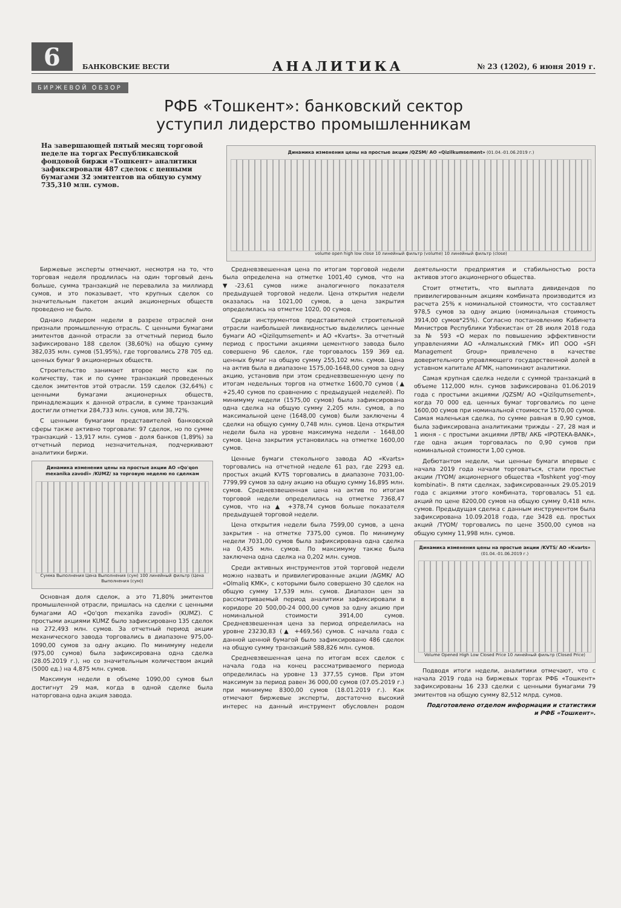6
БАНКОВСКИЕ ВЕСТИ
№ 23 (1202), 6 июня 2019 г.
АНАЛИТИКА
БИРЖЕВОЙ ОБЗОР
РФБ «Тошкент»: банковский сектор
уступил лидерство промышленникам
На завершающей пятый месяц торговой неделе на торгах Республиканской фондовой биржи «Тошкент» аналитики зафиксировали 487 сделок с ценными бумагами 32 эмитентов на общую сумму 735,310 млн. сумов.
Динамика изменения цены на простые акции /QZSM/ АО «Qizilkumsement» (01.04.-01.06.2019 г.)
volume open high low close 10 линейный фильтр (volume) 10 линейный фильтр (close)
Биржевые эксперты отмечают, несмотря на то, что торговая неделя продлилась на один торговый день больше, сумма транзакций не перевалила за миллиард сумов, и это показывает, что крупных сделок со значительным пакетом акций акционерных обществ проведено не было.
Однако лидером недели в разрезе отраслей они признали промышленную отрасль. С ценными бумагами эмитентов данной отрасли за отчетный период было зафиксировано 188 сделок (38,60%) на общую сумму 382,035 млн. сумов (51,95%), где торговались 278 705 ед. ценных бумаг 9 акционерных обществ.
Строительство занимает второе место как по количеству, так и по сумме транзакций проведенных сделок эмитентов этой отрасли. 159 сделок (32,64%) с ценными бумагами акционерных обществ, принадлежащих к данной отрасли, в сумме транзакций достигли отметки 284,733 млн. сумов, или 38,72%.
С ценными бумагами представителей банковской сферы также активно торговали: 97 сделок, но по сумме транзакций - 13,917 млн. сумов - доля банков (1,89%) за отчетный период незначительная, подчеркивают аналитики биржи.
Динамика изменения цены на простые акции АО «Qo'qon mexanika zavodi» /KUMZ/ за торговую неделю по сделкам
Сумма Выполнения Цена Выполнения (сум) 100 линейный фильтр (Цена Выполнения (сум))
Основная доля сделок, а это 71,80% эмитентов промышленной отрасли, пришлась на сделки с ценными бумагами АО «Qo'qon mexanika zavodi» (KUMZ). С простыми акциями KUMZ было зафиксировано 135 сделок на 272,493 млн. сумов. За отчетный период акции механического завода торговались в диапазоне 975,00-1090,00 сумов за одну акцию. По минимуму недели (975,00 сумов) была зафиксирована одна сделка (28.05.2019 г.), но со значительным количеством акций (5000 ед.) на 4,875 млн. сумов.
Максимум недели в объеме 1090,00 сумов был достигнут 29 мая, когда в одной сделке была наторгована одна акция завода.
Средневзвешенная цена по итогам торговой недели была определена на отметке 1001,40 сумов, что на ▼-23,61 сумов ниже аналогичного показателя предыдущей торговой недели. Цена открытия недели оказалась на 1021,00 сумов, а цена закрытия определилась на отметке 1020, 00 сумов.
Среди инструментов представителей строительной отрасли наибольшей ликвидностью выделились ценные бумаги АО «Qizilqumsement» и АО «Kvarts». За отчетный период с простыми акциями цементного завода было совершено 96 сделок, где торговалось 159 369 ед. ценных бумаг на общую сумму 255,102 млн. сумов. Цена на актив была в диапазоне 1575,00-1648,00 сумов за одну акцию, установив при этом средневзвешенную цену по итогам недельных торгов на отметке 1600,70 сумов (▲ +25,40 сумов по сравнению с предыдущей неделей). По минимуму недели (1575,00 сумов) была зафиксирована одна сделка на общую сумму 2,205 млн. сумов, а по максимальной цене (1648,00 сумов) были заключены 4 сделки на общую сумму 0,748 млн. сумов. Цена открытия недели была на уровне максимума недели - 1648,00 сумов. Цена закрытия установилась на отметке 1600,00 сумов.
Ценные бумаги стекольного завода АО «Kvarts» торговались на отчетной неделе 61 раз, где 2293 ед. простых акций KVTS торговались в диапазоне 7031,00-7799,99 сумов за одну акцию на общую сумму 16,895 млн. сумов. Средневзвешенная цена на актив по итогам торговой недели определилась на отметке 7368,47 сумов, что на ▲ +378,74 сумов больше показателя предыдущей торговой недели.
Цена открытия недели была 7599,00 сумов, а цена закрытия - на отметке 7375,00 сумов. По минимуму недели 7031,00 сумов была зафиксирована одна сделка на 0,435 млн. сумов. По максимуму также была заключена одна сделка на 0,202 млн. сумов.
Среди активных инструментов этой торговой недели можно назвать и привилегированные акции /AGMK/ АО «Olmaliq KMK», с которыми было совершено 30 сделок на общую сумму 17,539 млн. сумов. Диапазон цен за рассматриваемый период аналитики зафиксировали в коридоре 20 500,00-24 000,00 сумов за одну акцию при номинальной стоимости 3914,00 сумов. Средневзвешенная цена за период определилась на уровне 23230,83 (▲ +469,56) сумов. С начала года с данной ценной бумагой было зафиксировано 486 сделок на общую сумму транзакций 588,826 млн. сумов.
Средневзвешенная цена по итогам всех сделок с начала года на конец рассматриваемого периода определилась на уровне 13 377,55 сумов. При этом максимум за период равен 36 000,00 сумов (07.05.2019 г.) при минимуме 8300,00 сумов (18.01.2019 г.). Как отмечают биржевые эксперты, достаточно высокий интерес на данный инструмент обусловлен родом деятельности предприятия и стабильностью роста активов этого акционерного общества.
Стоит отметить, что выплата дивидендов по привилегированным акциям комбината производится из расчета 25% к номинальной стоимости, что составляет 978,5 сумов за одну акцию (номинальная стоимость 3914,00 сумов*25%). Согласно постановлению Кабинета Министров Республики Узбекистан от 28 июля 2018 года за № 593 «О мерах по повышению эффективности управлениями АО «Алмалыкский ГМК» ИП ООО «SFI Management Group» привлечено в качестве доверительного управляющего государственной долей в уставном капитале АГМК, напоминают аналитики.
Самая крупная сделка недели с суммой транзакций в объеме 112,000 млн. сумов зафиксирована 01.06.2019 года с простыми акциями /QZSM/ АО «Qizilqumsement», когда 70 000 ед. ценных бумаг торговались по цене 1600,00 сумов при номинальной стоимости 1570,00 сумов. Самая маленькая сделка, по сумме равная в 0,90 сумов, была зафиксирована аналитиками трижды - 27, 28 мая и 1 июня - с простыми акциями /IPTB/ АКБ «IPOTEKA-BANK», где одна акция торговалась по 0,90 сумов при номинальной стоимости 1,00 сумов.
Дебютантом недели, чьи ценные бумаги впервые с начала 2019 года начали торговаться, стали простые акции /TYOM/ акционерного общества «Toshkent yog'-moy kombinati». В пяти сделках, зафиксированных 29.05.2019 года с акциями этого комбината, торговалась 51 ед. акций по цене 8200,00 сумов на общую сумму 0,418 млн. сумов. Предыдущая сделка с данным инструментом была зафиксирована 10.09.2018 года, где 3428 ед. простых акций /TYOM/ торговались по цене 3500,00 сумов на общую сумму 11,998 млн. сумов.
Динамика изменения цены на простые акции /KVTS/ АО «Kvarts» (01.04.-01.06.2019 г.)
Volume Opened High Low Closed Price 10 линейный фильтр (Closed Price)
Подводя итоги недели, аналитики отмечают, что с начала 2019 года на биржевых торгах РФБ «Тошкент» зафиксированы 16 233 сделки с ценными бумагами 79 эмитентов на общую сумму 82,512 млрд. сумов.
Подготовлено отделом информации и статистики и РФБ «Тошкент».